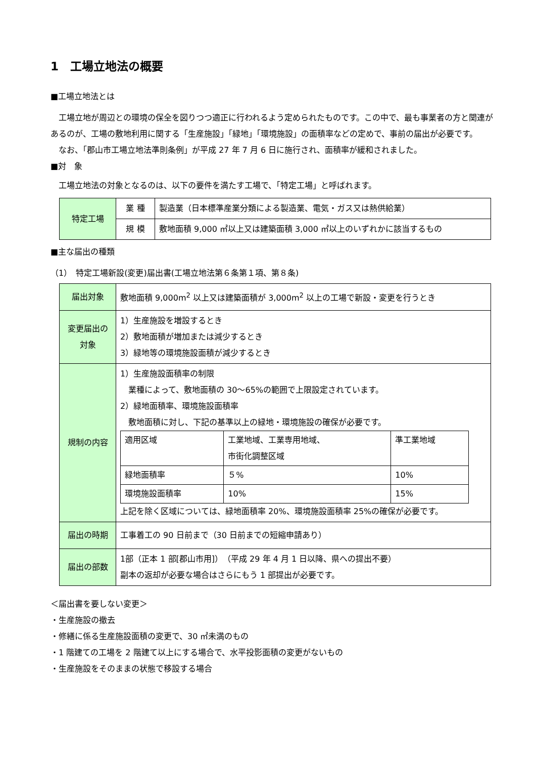1　工場立地法の概要
■工場立地法とは
　工場立地が周辺との環境の保全を図りつつ適正に行われるよう定められたものです。この中で、最も事業者の方と関連があるのが、工場の敷地利用に関する「生産施設」「緑地」「環境施設」の面積率などの定めで、事前の届出が必要です。
　なお、「郡山市工場立地法準則条例」が平成 27 年 7 月 6 日に施行され、面積率が緩和されました。
■対　象
　工場立地法の対象となるのは、以下の要件を満たす工場で、「特定工場」と呼ばれます。
| 特定工場 | 業 種 | 製造業（日本標準産業分類による製造業、電気・ガス又は熱供給業） |
| | 規 模 | 敷地面積 9,000 ㎡以上又は建築面積 3,000 ㎡以上のいずれかに該当するもの |
■主な届出の種類
（1）　特定工場新設(変更)届出書(工場立地法第６条第１項、第８条)
| 届出対象 | 敷地面積 9,000m<sup>2</sup> 以上又は建築面積が 3,000m<sup>2</sup> 以上の工場で新設・変更を行うとき |
| 変更届出の 対象 | 1）生産施設を増設するとき 2）敷地面積が増加または減少するとき 3）緑地等の環境施設面積が減少するとき |
| 規制の内容 | 1）生産施設面積率の制限 業種によって、敷地面積の 30～65%の範囲で上限設定されています。 2）緑地面積率、環境施設面積率 敷地面積に対し、下記の基準以上の緑地・環境施設の確保が必要です。 / 適用区域 / 工業地域、工業専用地域、 市街化調整区域 / 準工業地域 / / 緑地面積率 / ５% / 10% / / 環境施設面積率 / 10% / 15% / 上記を除く区域については、緑地面積率 20%、環境施設面積率 25%の確保が必要です。 |
| 届出の時期 | 工事着工の 90 日前まで（30 日前までの短縮申請あり） |
| 届出の部数 | 1部（正本 1 部[郡山市用]） （平成 29 年 4 月 1 日以降、県への提出不要） 副本の返却が必要な場合はさらにもう 1 部提出が必要です。 |
＜届出書を要しない変更＞
・生産施設の撤去
・修繕に係る生産施設面積の変更で、30 ㎡未満のもの
・1 階建ての工場を 2 階建て以上にする場合で、水平投影面積の変更がないもの
・生産施設をそのままの状態で移設する場合